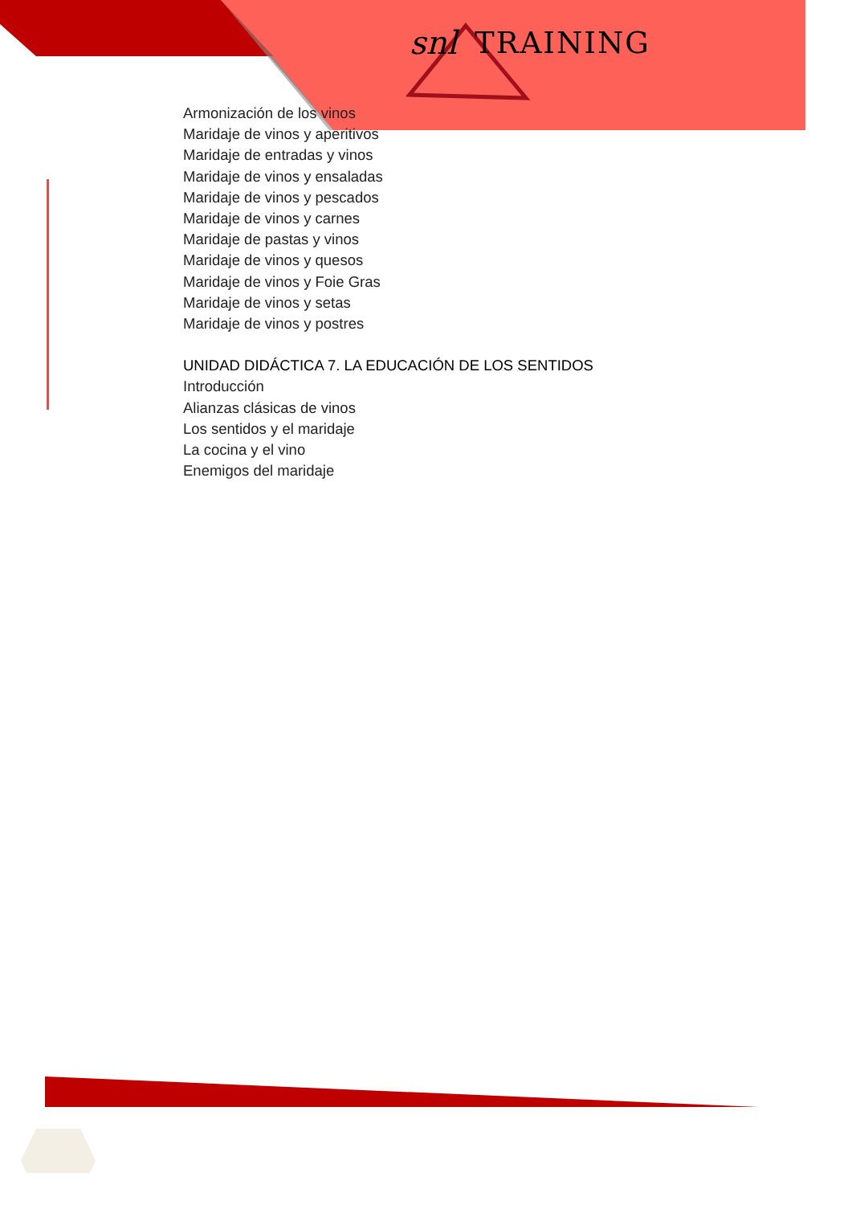snl TRAINING
Armonización de los vinos
Maridaje de vinos y aperitivos
Maridaje de entradas y vinos
Maridaje de vinos y ensaladas
Maridaje de vinos y pescados
Maridaje de vinos y carnes
Maridaje de pastas y vinos
Maridaje de vinos y quesos
Maridaje de vinos y Foie Gras
Maridaje de vinos y setas
Maridaje de vinos y postres
UNIDAD DIDÁCTICA 7. LA EDUCACIÓN DE LOS SENTIDOS
Introducción
Alianzas clásicas de vinos
Los sentidos y el maridaje
La cocina y el vino
Enemigos del maridaje